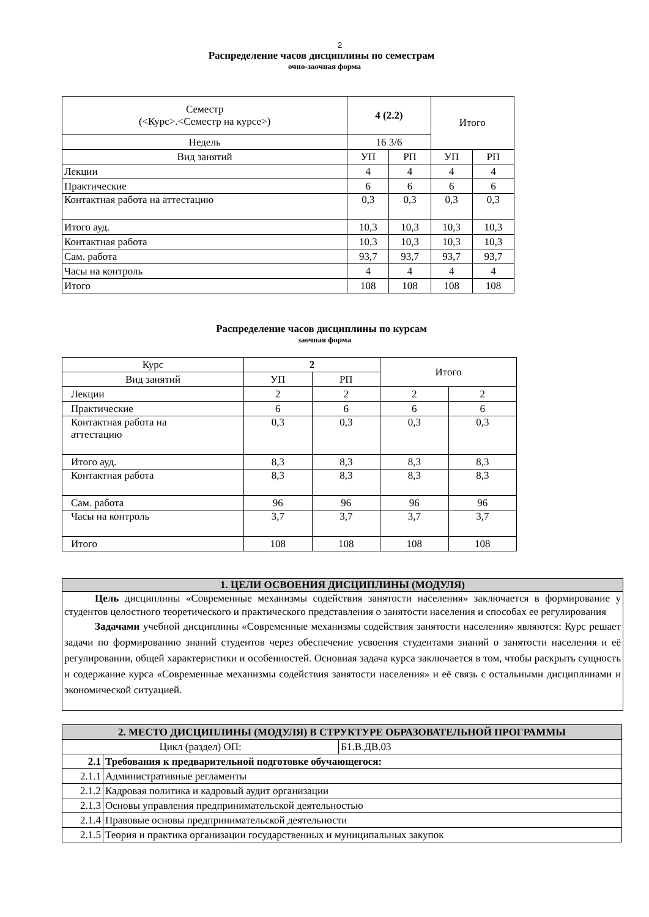2
Распределение часов дисциплины по семестрам
очно-заочная форма
| Семестр (<Курс>.<Семестр на курсе>) | 4 (2.2) | | Итого | |
| Недель | 16 3/6 | | | |
| Вид занятий | УП | РП | УП | РП |
| Лекции | 4 | 4 | 4 | 4 |
| Практические | 6 | 6 | 6 | 6 |
| Контактная работа на аттестацию | 0,3 | 0,3 | 0,3 | 0,3 |
| Итого ауд. | 10,3 | 10,3 | 10,3 | 10,3 |
| Контактная работа | 10,3 | 10,3 | 10,3 | 10,3 |
| Сам. работа | 93,7 | 93,7 | 93,7 | 93,7 |
| Часы на контроль | 4 | 4 | 4 | 4 |
| Итого | 108 | 108 | 108 | 108 |
Распределение часов дисциплины по курсам
заочная форма
| Курс | 2 | | Итого | |
| Вид занятий | УП | РП | | |
| Лекции | 2 | 2 | 2 | 2 |
| Практические | 6 | 6 | 6 | 6 |
| Контактная работа на аттестацию | 0,3 | 0,3 | 0,3 | 0,3 |
| Итого ауд. | 8,3 | 8,3 | 8,3 | 8,3 |
| Контактная работа | 8,3 | 8,3 | 8,3 | 8,3 |
| Сам. работа | 96 | 96 | 96 | 96 |
| Часы на контроль | 3,7 | 3,7 | 3,7 | 3,7 |
| Итого | 108 | 108 | 108 | 108 |
1. ЦЕЛИ ОСВОЕНИЯ ДИСЦИПЛИНЫ (МОДУЛЯ)
Цель дисциплины «Современные механизмы содействия занятости населения» заключается в формирование у студентов целостного теоретического и практического представления о занятости населения и способах ее регулирования
Задачами учебной дисциплины «Современные механизмы содействия занятости населения» являются: Курс решает задачи по формированию знаний студентов через обеспечение усвоения студентами знаний о занятости населения и её регулировании, общей характеристики и особенностей. Основная задача курса заключается в том, чтобы раскрыть сущность и содержание курса «Современные механизмы содействия занятости населения» и её связь с остальными дисциплинами и экономической ситуацией.
| 2. МЕСТО ДИСЦИПЛИНЫ (МОДУЛЯ) В СТРУКТУРЕ ОБРАЗОВАТЕЛЬНОЙ ПРОГРАММЫ | | |
| Цикл (раздел) ОП: | | Б1.В.ДВ.03 |
| 2.1 | Требования к предварительной подготовке обучающегося: | |
| 2.1.1 | Административные регламенты | |
| 2.1.2 | Кадровая политика и кадровый аудит организации | |
| 2.1.3 | Основы управления предпринимательской деятельностью | |
| 2.1.4 | Правовые основы предпринимательской деятельности | |
| 2.1.5 | Теория и практика организации государственных и муниципальных закупок | |